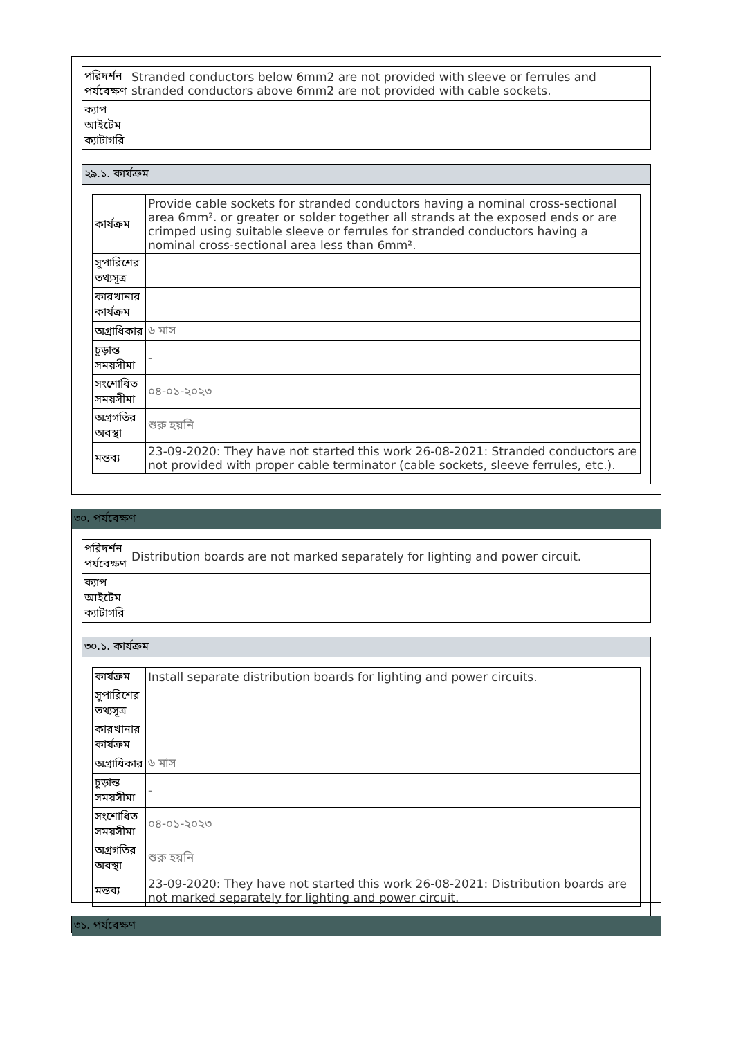| পরিদর্শন পর্যবেক্ষণ | Stranded conductors below 6mm2 are not provided with sleeve or ferrules and stranded conductors above 6mm2 are not provided with cable sockets. |
| ক্যাপ আইটেম ক্যাটাগরি | |
২৯.১. কার্যক্রম
| কার্যক্রম | Provide cable sockets for stranded conductors having a nominal cross-sectional area 6mm². or greater or solder together all strands at the exposed ends or are crimped using suitable sleeve or ferrules for stranded conductors having a nominal cross-sectional area less than 6mm². |
| সুপারিশের তথ্যসূত্র | |
| কারখানার কার্যক্রম | |
| অগ্রাধিকার | ৬ মাস |
| চূড়ান্ত সময়সীমা | - |
| সংশোধিত সময়সীমা | ০৪-০১-২০২৩ |
| অগ্রগতির অবস্থা | শুরু হয়নি |
| মন্তব্য | 23-09-2020: They have not started this work 26-08-2021: Stranded conductors are not provided with proper cable terminator (cable sockets, sleeve ferrules, etc.). |
৩০. পর্যবেক্ষণ
| পরিদর্শন পর্যবেক্ষণ | Distribution boards are not marked separately for lighting and power circuit. |
| ক্যাপ আইটেম ক্যাটাগরি | |
৩০.১. কার্যক্রম
| কার্যক্রম | Install separate distribution boards for lighting and power circuits. |
| সুপারিশের তথ্যসূত্র | |
| কারখানার কার্যক্রম | |
| অগ্রাধিকার | ৬ মাস |
| চূড়ান্ত সময়সীমা | - |
| সংশোধিত সময়সীমা | ০৪-০১-২০২৩ |
| অগ্রগতির অবস্থা | শুরু হয়নি |
| মন্তব্য | 23-09-2020: They have not started this work 26-08-2021: Distribution boards are not marked separately for lighting and power circuit. |
৩১. পর্যবেক্ষণ